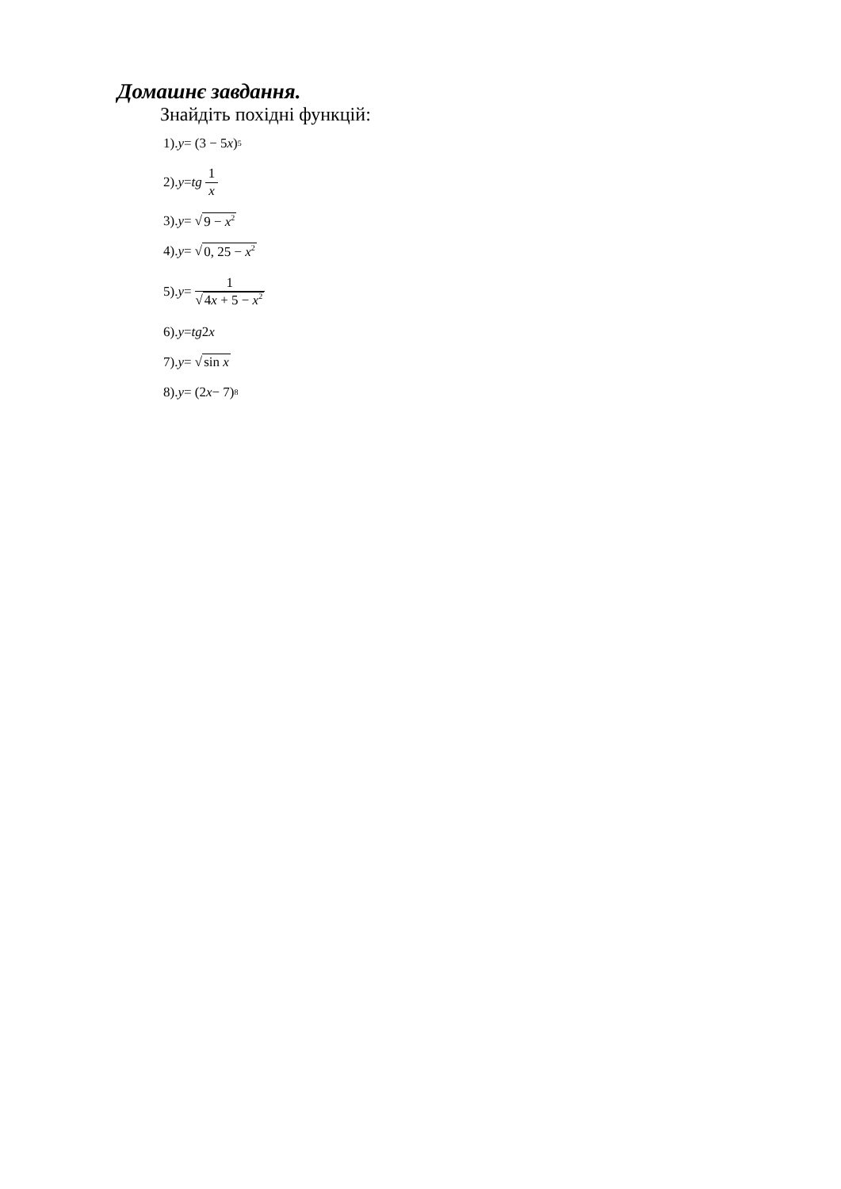Домашнє завдання.
Знайдіть похідні функцій:
1). y = (3 − 5 x)<sup>5</sup>
2). y = tg 1 x
3). y = √ 9 − x<sup>2</sup>
4). y = √ 0, 25 − x<sup>2</sup>
5). y = 1 √4x + 5 − x<sup>2</sup>
6). y = tg 2 x
7). y = √ sin x
8). y = (2 x − 7)<sup>8</sup>